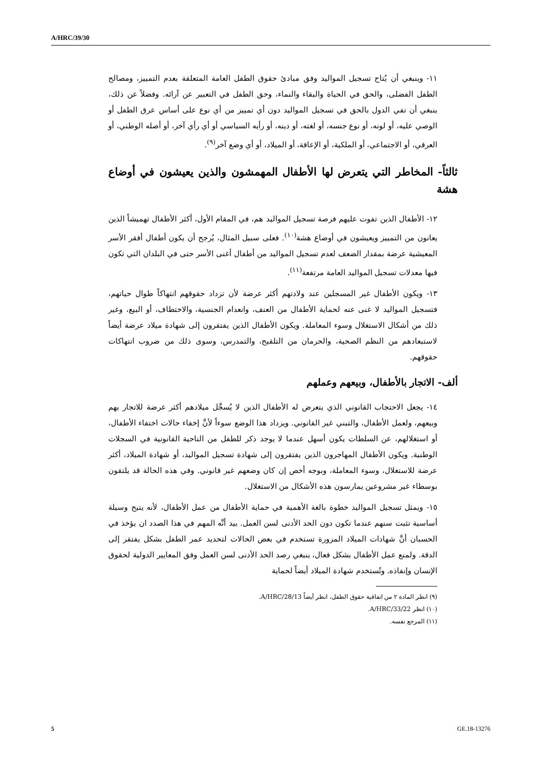A/HRC/39/30
١١- وينبغي أن يُتاح تسجيل المواليد وفق مبادئ حقوق الطفل العامة المتعلقة بعدم التمييز، ومصالح الطفل الفضلى، والحق في الحياة والبقاء والنماء، وحق الطفل في التعبير عن آرائه. وفضلاً عن ذلك، ينبغي أن تفي الدول بالحق في تسجيل المواليد دون أي تمييز من أي نوع على أساس عرق الطفل أو الوصي عليه، أو لونه، أو نوع جنسه، أو لغته، أو دينه، أو رأيه السياسي أو أي رأي آخر، أو أصله الوطني، أو العرقي، أو الاجتماعي، أو الملكية، أو الإعاقة، أو الميلاد، أو أي وضع آخر<sup>(٩)</sup>.
ثالثاً- المخاطر التي يتعرض لها الأطفال المهمشون والذين يعيشون في أوضاع هشة
١٢- الأطفال الذين تفوت عليهم فرصة تسجيل المواليد هم، في المقام الأول، أكثر الأطفال تهميشاً الذين يعانون من التمييز ويعيشون في أوضاع هشة<sup>(١٠)</sup>. فعلى سبيل المثال، يُرجح أن يكون أطفال أفقر الأسر المعيشية عرضة بمقدار الضعف لعدم تسجيل المواليد من أطفال أغنى الأسر حتى في البلدان التي تكون فيها معدلات تسجيل المواليد العامة مرتفعة<sup>(١١)</sup>.
١٣- ويكون الأطفال غير المسجلين عند ولادتهم أكثر عرضة لأن تزداد حقوقهم انتهاكاً طوال حياتهم، فتسجيل المواليد لا غنى عنه لحماية الأطفال من العنف، وانعدام الجنسية، والاختطاف، أو البيع، وغير ذلك من أشكال الاستغلال وسوء المعاملة. ويكون الأطفال الذين يفتقرون إلى شهادة ميلاد عرضة أيضاً لاستبعادهم من النظم الصحية، والحرمان من التلقيح، والتمدرس، وسوى ذلك من ضروب انتهاكات حقوقهم.
ألف- الاتجار بالأطفال، وبيعهم وعملهم
١٤- يجعل الاحتجاب القانوني الذي يتعرض له الأطفال الذين لا يُسجَّل ميلادهم أكثر عرضة للاتجار بهم وبيعهم، ولعمل الأطفال، والتبني غير القانوني. ويزداد هذا الوضع سوءاً لأنَّ إخفاء حالات اختفاء الأطفال، أو استغلالهم، عن السلطات يكون أسهل عندما لا يوجد ذكر للطفل من الناحية القانونية في السجلات الوطنية. ويكون الأطفال المهاجرون الذين يفتقرون إلى شهادة تسجيل المواليد، أو شهادة الميلاد، أكثر عرضة للاستغلال، وسوء المعاملة، وبوجه أخص إن كان وضعهم غير قانوني. وفي هذه الحالة قد يلتقون بوسطاء غير مشروعين يمارسون هذه الأشكال من الاستغلال.
١٥- ويمثل تسجيل المواليد خطوة بالغة الأهمية في حماية الأطفال من عمل الأطفال، لأنه يتيح وسيلة أساسية تثبت سنهم عندما تكون دون الحد الأدنى لسن العمل. بيد أنَّه المهم في هذا الصدد ان يؤخذ في الحسبان أنَّ شهادات الميلاد المزورة تستخدم في بعض الحالات لتحديد عمر الطفل بشكل يفتقر إلى الدقة. ولمنع عمل الأطفال بشكل فعال، ينبغي رصد الحد الأدنى لسن العمل وفق المعايير الدولية لحقوق الإنسان وإنفاذه. وتُستخدم شهادة الميلاد أيضاً لحماية
(٩) انظر المادة ٢ من اتفاقية حقوق الطفل، انظر أيضاً A/HRC/28/13.
(١٠) انظر A/HRC/33/22.
(١١) المرجع نفسه.
5 GE.18-13276